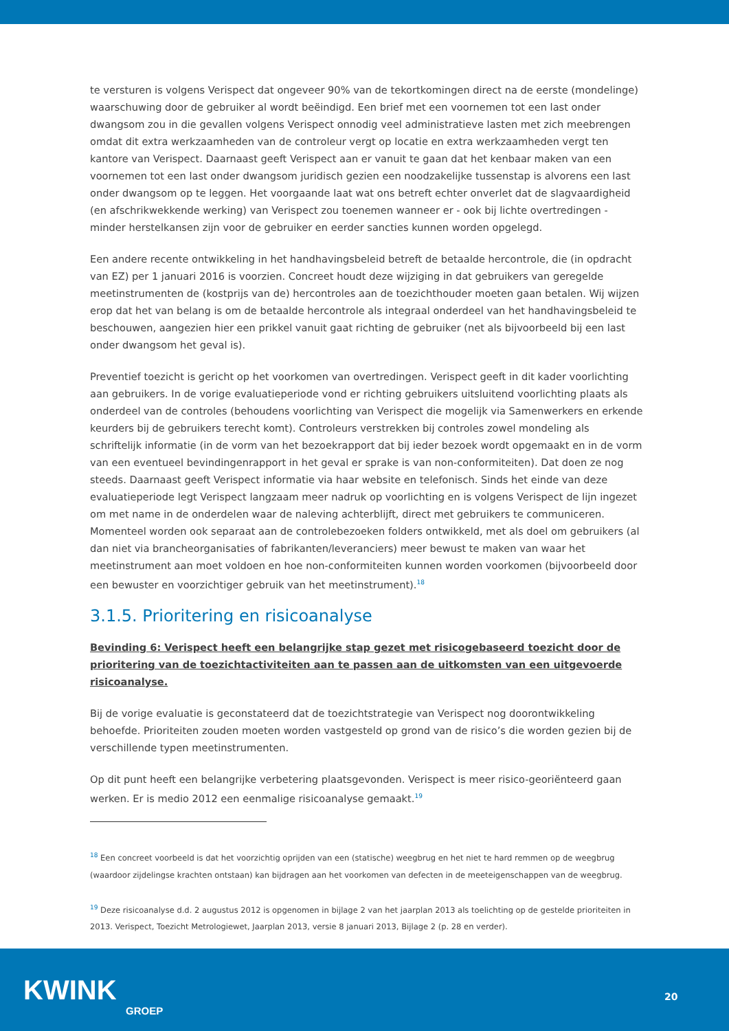te versturen is volgens Verispect dat ongeveer 90% van de tekortkomingen direct na de eerste (mondelinge) waarschuwing door de gebruiker al wordt beëindigd. Een brief met een voornemen tot een last onder dwangsom zou in die gevallen volgens Verispect onnodig veel administratieve lasten met zich meebrengen omdat dit extra werkzaamheden van de controleur vergt op locatie en extra werkzaamheden vergt ten kantore van Verispect. Daarnaast geeft Verispect aan er vanuit te gaan dat het kenbaar maken van een voornemen tot een last onder dwangsom juridisch gezien een noodzakelijke tussenstap is alvorens een last onder dwangsom op te leggen. Het voorgaande laat wat ons betreft echter onverlet dat de slagvaardigheid (en afschrikwekkende werking) van Verispect zou toenemen wanneer er - ook bij lichte overtredingen - minder herstelkansen zijn voor de gebruiker en eerder sancties kunnen worden opgelegd.
Een andere recente ontwikkeling in het handhavingsbeleid betreft de betaalde hercontrole, die (in opdracht van EZ) per 1 januari 2016 is voorzien. Concreet houdt deze wijziging in dat gebruikers van geregelde meetinstrumenten de (kostprijs van de) hercontroles aan de toezichthouder moeten gaan betalen. Wij wijzen erop dat het van belang is om de betaalde hercontrole als integraal onderdeel van het handhavingsbeleid te beschouwen, aangezien hier een prikkel vanuit gaat richting de gebruiker (net als bijvoorbeeld bij een last onder dwangsom het geval is).
Preventief toezicht is gericht op het voorkomen van overtredingen. Verispect geeft in dit kader voorlichting aan gebruikers. In de vorige evaluatieperiode vond er richting gebruikers uitsluitend voorlichting plaats als onderdeel van de controles (behoudens voorlichting van Verispect die mogelijk via Samenwerkers en erkende keurders bij de gebruikers terecht komt). Controleurs verstrekken bij controles zowel mondeling als schriftelijk informatie (in de vorm van het bezoekrapport dat bij ieder bezoek wordt opgemaakt en in de vorm van een eventueel bevindingenrapport in het geval er sprake is van non-conformiteiten). Dat doen ze nog steeds. Daarnaast geeft Verispect informatie via haar website en telefonisch. Sinds het einde van deze evaluatieperiode legt Verispect langzaam meer nadruk op voorlichting en is volgens Verispect de lijn ingezet om met name in de onderdelen waar de naleving achterblijft, direct met gebruikers te communiceren. Momenteel worden ook separaat aan de controlebezoeken folders ontwikkeld, met als doel om gebruikers (al dan niet via brancheorganisaties of fabrikanten/leveranciers) meer bewust te maken van waar het meetinstrument aan moet voldoen en hoe non-conformiteiten kunnen worden voorkomen (bijvoorbeeld door een bewuster en voorzichtiger gebruik van het meetinstrument).<sup>18</sup>
3.1.5. Prioritering en risicoanalyse
Bevinding 6: Verispect heeft een belangrijke stap gezet met risicogebaseerd toezicht door de prioritering van de toezichtactiviteiten aan te passen aan de uitkomsten van een uitgevoerde risicoanalyse.
Bij de vorige evaluatie is geconstateerd dat de toezichtstrategie van Verispect nog doorontwikkeling behoefde. Prioriteiten zouden moeten worden vastgesteld op grond van de risico’s die worden gezien bij de verschillende typen meetinstrumenten.
Op dit punt heeft een belangrijke verbetering plaatsgevonden. Verispect is meer risico-georiënteerd gaan werken. Er is medio 2012 een eenmalige risicoanalyse gemaakt.<sup>19</sup>
<sup>18</sup> Een concreet voorbeeld is dat het voorzichtig oprijden van een (statische) weegbrug en het niet te hard remmen op de weegbrug (waardoor zijdelingse krachten ontstaan) kan bijdragen aan het voorkomen van defecten in de meeteigenschappen van de weegbrug.
<sup>19</sup> Deze risicoanalyse d.d. 2 augustus 2012 is opgenomen in bijlage 2 van het jaarplan 2013 als toelichting op de gestelde prioriteiten in 2013. Verispect, Toezicht Metrologiewet, Jaarplan 2013, versie 8 januari 2013, Bijlage 2 (p. 28 en verder).
KWINK
GROEP
20